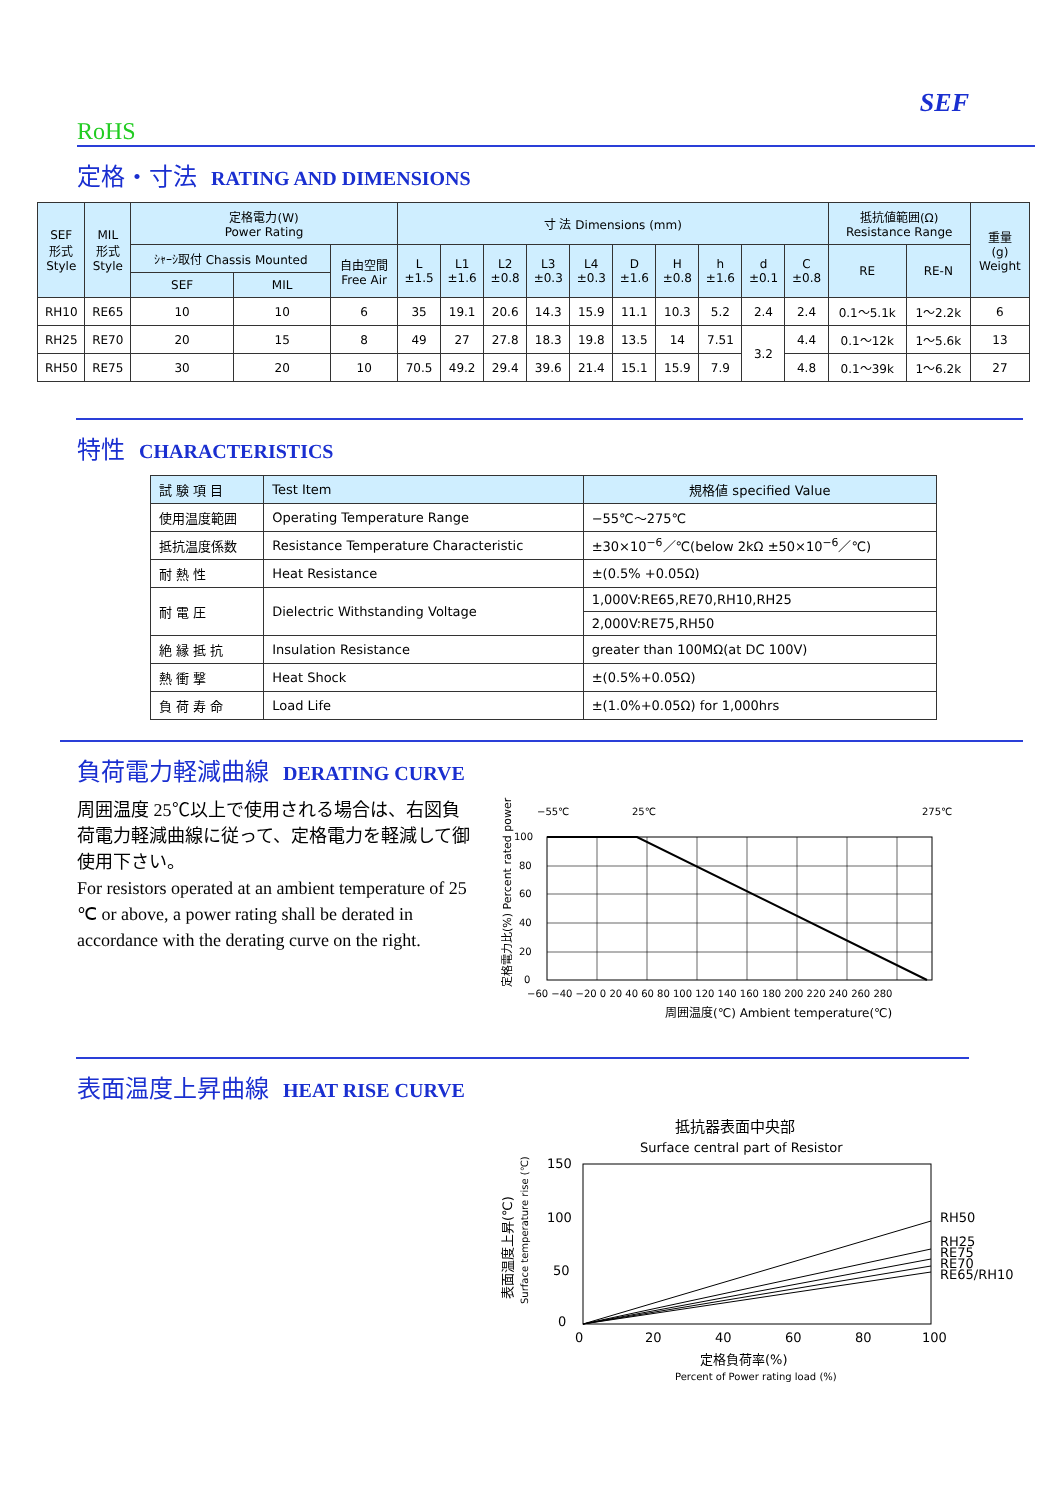SEF
RoHS
定格・寸法 RATING AND DIMENSIONS
| SEF 形式 Style | MIL 形式 Style | 定格電力(W) Power Rating | | | 寸 法 Dimensions (mm) | | | | | | | | | | 抵抗値範囲(Ω) Resistance Range | | 重量 (g) Weight |
| --- | --- | --- | --- | --- | --- | --- | --- | --- | --- | --- | --- | --- | --- | --- | --- | --- | --- |
| | | ｼｬｰｼ取付 Chassis Mounted | | 自由空間 Free Air | L ±1.5 | L1 ±1.6 | L2 ±0.8 | L3 ±0.3 | L4 ±0.3 | D ±1.6 | H ±0.8 | h ±1.6 | d ±0.1 | C ±0.8 | RE | RE-N | |
| | | SEF | MIL | | | | | | | | | | | | | | |
| RH10 | RE65 | 10 | 10 | 6 | 35 | 19.1 | 20.6 | 14.3 | 15.9 | 11.1 | 10.3 | 5.2 | 2.4 | 2.4 | 0.1～5.1k | 1～2.2k | 6 |
| RH25 | RE70 | 20 | 15 | 8 | 49 | 27 | 27.8 | 18.3 | 19.8 | 13.5 | 14 | 7.51 | 3.2 | 4.4 | 0.1～12k | 1～5.6k | 13 |
| RH50 | RE75 | 30 | 20 | 10 | 70.5 | 49.2 | 29.4 | 39.6 | 21.4 | 15.1 | 15.9 | 7.9 | | 4.8 | 0.1～39k | 1～6.2k | 27 |
特性 CHARACTERISTICS
| 試 験 項 目 | Test Item | 規格値 specified Value |
| --- | --- | --- |
| 使用温度範囲 | Operating Temperature Range | −55℃～275℃ |
| 抵抗温度係数 | Resistance Temperature Characteristic | ±30×10<sup>−6</sup>／℃(below 2kΩ ±50×10<sup>−6</sup>／℃) |
| 耐 熱 性 | Heat Resistance | ±(0.5% +0.05Ω) |
| 耐 電 圧 | Dielectric Withstanding Voltage | 1,000V:RE65,RE70,RH10,RH25 |
| | | 2,000V:RE75,RH50 |
| 絶 縁 抵 抗 | Insulation Resistance | greater than 100MΩ(at DC 100V) |
| 熱 衝 撃 | Heat Shock | ±(0.5%+0.05Ω) |
| 負 荷 寿 命 | Load Life | ±(1.0%+0.05Ω) for 1,000hrs |
負荷電力軽減曲線 DERATING CURVE
周囲温度 25℃以上で使用される場合は、右図負荷電力軽減曲線に従って、定格電力を軽減して御使用下さい。
For resistors operated at an ambient temperature of 25 ℃ or above, a power rating shall be derated in accordance with the derating curve on the right.
−55℃
25℃
275℃
100
80
60
40
20
0
−60 −40 −20 0 20 40 60 80 100 120 140 160 180 200 220 240 260 280
周囲温度(℃) Ambient temperature(℃)
定格電力比(%) Percent rated power (%)
表面温度上昇曲線 HEAT RISE CURVE
抵抗器表面中央部
Surface central part of Resistor
150
100
50
0
RH50
RH25
RE75
RE70
RE65/RH10
0
20
40
60
80
100
定格負荷率(%)
Percent of Power rating load (%)
表面温度上昇(℃)
Surface temperature rise (℃)